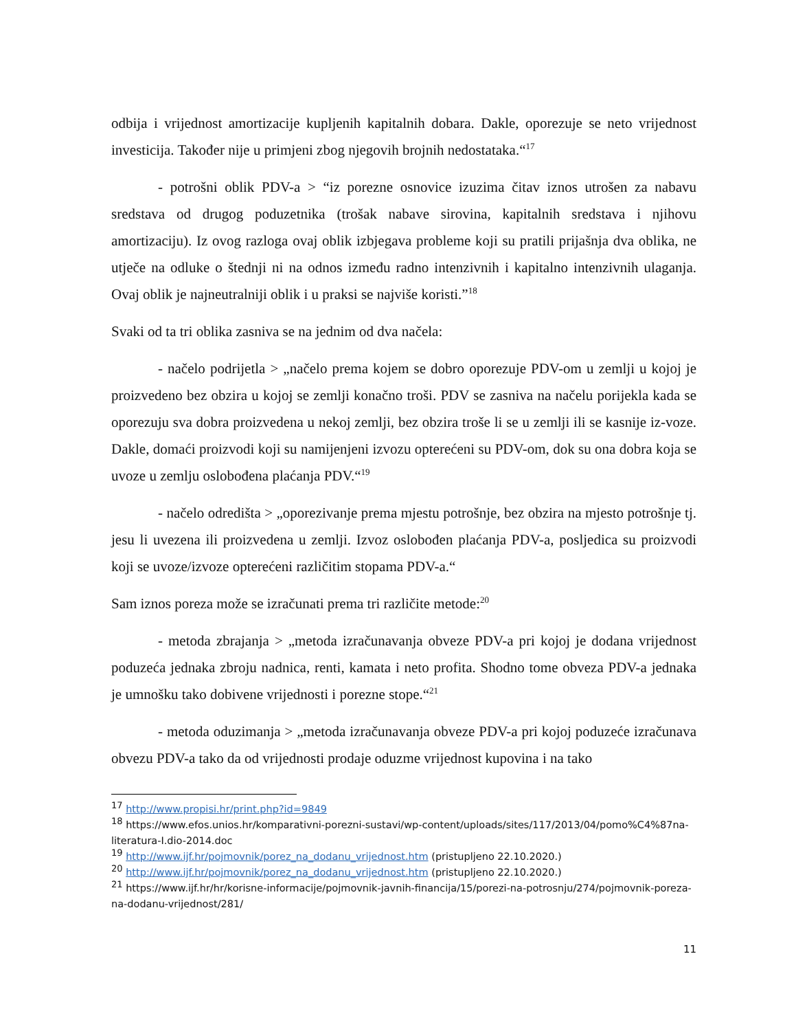odbija i vrijednost amortizacije kupljenih kapitalnih dobara. Dakle, oporezuje se neto vrijednost investicija. Također nije u primjeni zbog njegovih brojnih nedostataka.“<sup>17</sup>
- potrošni oblik PDV-a > “iz porezne osnovice izuzima čitav iznos utrošen za nabavu sredstava od drugog poduzetnika (trošak nabave sirovina, kapitalnih sredstava i njihovu amortizaciju). Iz ovog razloga ovaj oblik izbjegava probleme koji su pratili prijašnja dva oblika, ne utječe na odluke o štednji ni na odnos između radno intenzivnih i kapitalno intenzivnih ulaganja. Ovaj oblik je najneutralniji oblik i u praksi se najviše koristi.”<sup>18</sup>
Svaki od ta tri oblika zasniva se na jednim od dva načela:
- načelo podrijetla > „načelo prema kojem se dobro oporezuje PDV-om u zemlji u kojoj je proizvedeno bez obzira u kojoj se zemlji konačno troši. PDV se zasniva na načelu porijekla kada se oporezuju sva dobra proizvedena u nekoj zemlji, bez obzira troše li se u zemlji ili se kasnije iz-voze. Dakle, domaći proizvodi koji su namijenjeni izvozu opterećeni su PDV-om, dok su ona dobra koja se uvoze u zemlju oslobođena plaćanja PDV.“<sup>19</sup>
- načelo odredišta > „oporezivanje prema mjestu potrošnje, bez obzira na mjesto potrošnje tj. jesu li uvezena ili proizvedena u zemlji. Izvoz oslobođen plaćanja PDV-a, posljedica su proizvodi koji se uvoze/izvoze opterećeni različitim stopama PDV-a.“
Sam iznos poreza može se izračunati prema tri različite metode:<sup>20</sup>
- metoda zbrajanja > „metoda izračunavanja obveze PDV-a pri kojoj je dodana vrijednost poduzeća jednaka zbroju nadnica, renti, kamata i neto profita. Shodno tome obveza PDV-a jednaka je umnošku tako dobivene vrijednosti i porezne stope.“<sup>21</sup>
- metoda oduzimanja > „metoda izračunavanja obveze PDV-a pri kojoj poduzeće izračunava obvezu PDV-a tako da od vrijednosti prodaje oduzme vrijednost kupovina i na tako
<sup>17</sup> http://www.propisi.hr/print.php?id=9849
<sup>18</sup> https://www.efos.unios.hr/komparativni-porezni-sustavi/wp-content/uploads/sites/117/2013/04/pomo%C4%87na-literatura-I.dio-2014.doc
<sup>19</sup> http://www.ijf.hr/pojmovnik/porez_na_dodanu_vrijednost.htm (pristupljeno 22.10.2020.)
<sup>20</sup> http://www.ijf.hr/pojmovnik/porez_na_dodanu_vrijednost.htm (pristupljeno 22.10.2020.)
<sup>21</sup> https://www.ijf.hr/hr/korisne-informacije/pojmovnik-javnih-financija/15/porezi-na-potrosnju/274/pojmovnik-poreza-na-dodanu-vrijednost/281/
11